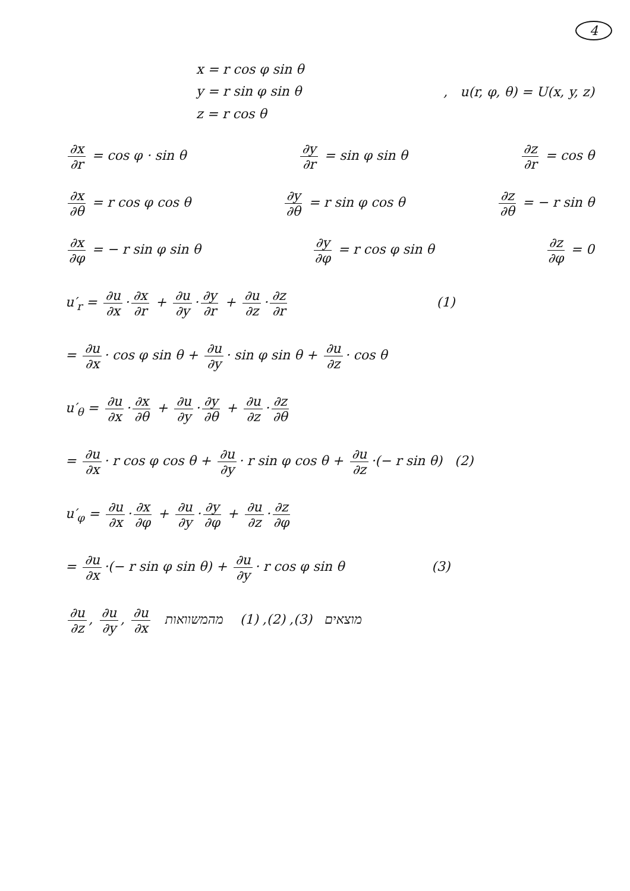4
x = r cos φ sin θ
y = r sin φ sin θ
z = r cos θ
, u(r, φ, θ) = U(x, y, z)
∂x ∂r = cos φ · sin θ ∂y ∂r = sin φ sin θ ∂z ∂r = cos θ
∂x ∂θ = r cos φ cos θ ∂y ∂θ = r sin φ cos θ ∂z ∂θ = − r sin θ
∂x ∂φ = − r sin φ sin θ ∂y ∂φ = r cos φ sin θ ∂z ∂φ = 0
u′<sub>r</sub> = ∂u ∂x · ∂x ∂r + ∂u ∂y · ∂y ∂r + ∂u ∂z · ∂z ∂r (1)
= ∂u ∂x · cos φ sin θ + ∂u ∂y · sin φ sin θ + ∂u ∂z · cos θ
u′<sub>θ</sub> = ∂u ∂x · ∂x ∂θ + ∂u ∂y · ∂y ∂θ + ∂u ∂z · ∂z ∂θ
= ∂u ∂x · r cos φ cos θ + ∂u ∂y · r sin φ cos θ + ∂u ∂z ·(− r sin θ) (2)
u′<sub>φ</sub> = ∂u ∂x · ∂x ∂φ + ∂u ∂y · ∂y ∂φ + ∂u ∂z · ∂z ∂φ
= ∂u ∂x ·(− r sin φ sin θ) + ∂u ∂y · r cos φ sin θ (3)
∂u ∂z, ∂u ∂y, ∂u ∂x מוצאים (3), (2), (1) מהמשוואות